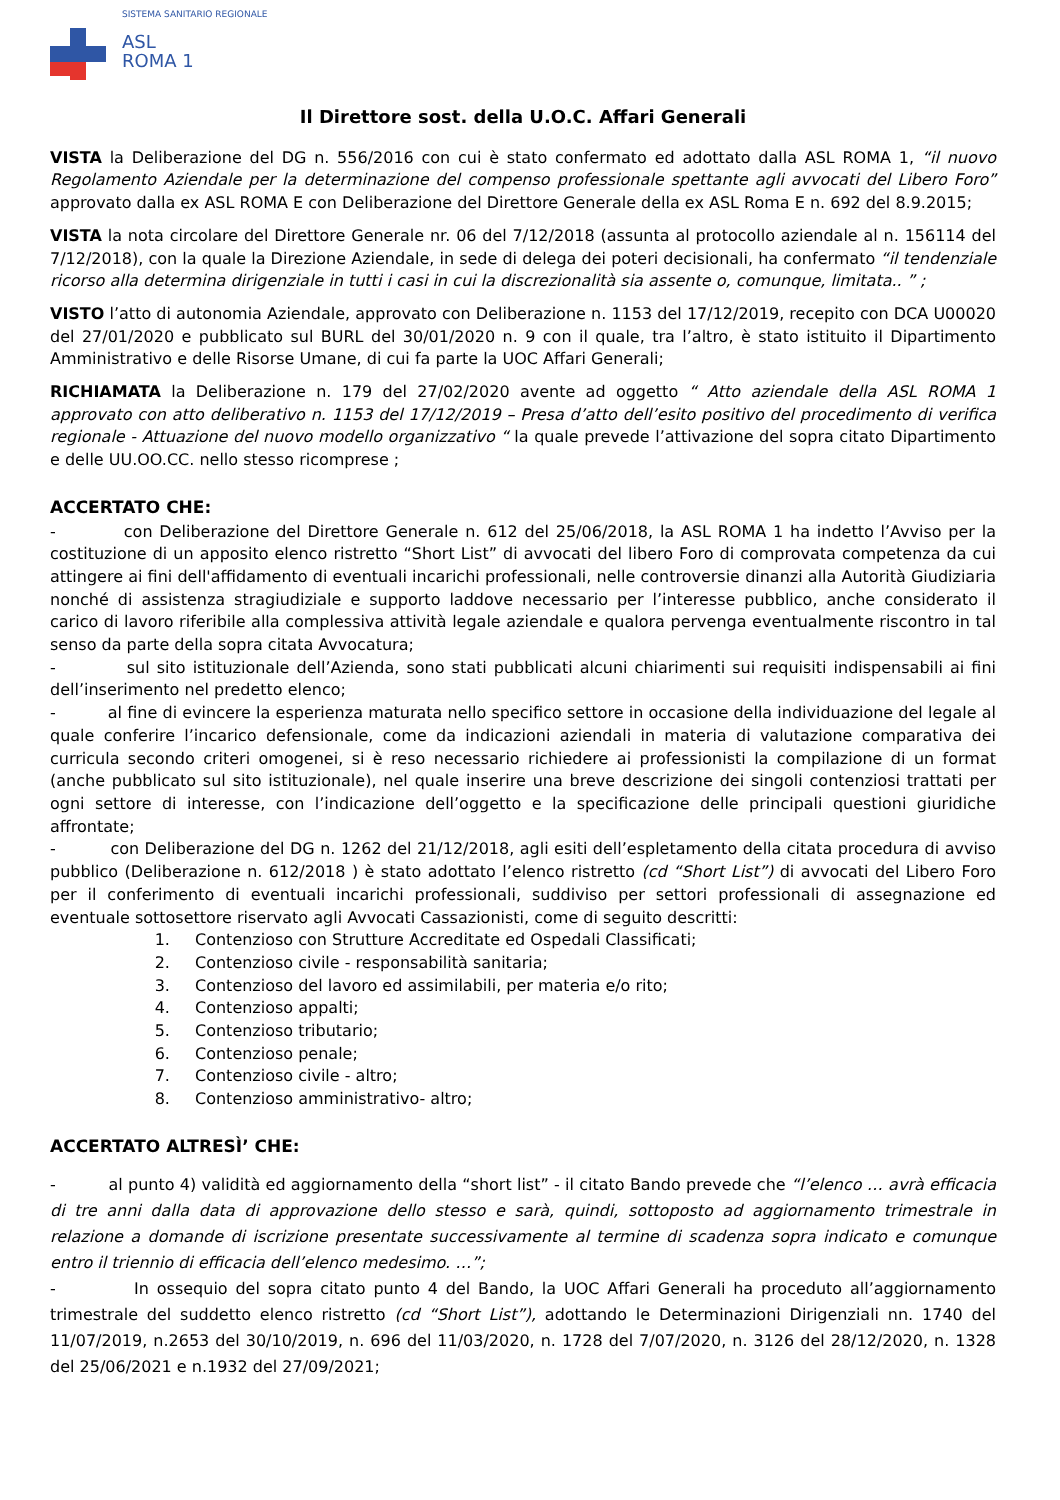SISTEMA SANITARIO REGIONALE
ASL
ROMA 1
Il Direttore sost. della U.O.C. Affari Generali
VISTA la Deliberazione del DG n. 556/2016 con cui è stato confermato ed adottato dalla ASL ROMA 1, “il nuovo Regolamento Aziendale per la determinazione del compenso professionale spettante agli avvocati del Libero Foro” approvato dalla ex ASL ROMA E con Deliberazione del Direttore Generale della ex ASL Roma E n. 692 del 8.9.2015;
VISTA la nota circolare del Direttore Generale nr. 06 del 7/12/2018 (assunta al protocollo aziendale al n. 156114 del 7/12/2018), con la quale la Direzione Aziendale, in sede di delega dei poteri decisionali, ha confermato “il tendenziale ricorso alla determina dirigenziale in tutti i casi in cui la discrezionalità sia assente o, comunque, limitata.. ” ;
VISTO l’atto di autonomia Aziendale, approvato con Deliberazione n. 1153 del 17/12/2019, recepito con DCA U00020 del 27/01/2020 e pubblicato sul BURL del 30/01/2020 n. 9 con il quale, tra l’altro, è stato istituito il Dipartimento Amministrativo e delle Risorse Umane, di cui fa parte la UOC Affari Generali;
RICHIAMATA la Deliberazione n. 179 del 27/02/2020 avente ad oggetto “ Atto aziendale della ASL ROMA 1 approvato con atto deliberativo n. 1153 del 17/12/2019 – Presa d’atto dell’esito positivo del procedimento di verifica regionale - Attuazione del nuovo modello organizzativo “ la quale prevede l’attivazione del sopra citato Dipartimento e delle UU.OO.CC. nello stesso ricomprese ;
ACCERTATO CHE:
- con Deliberazione del Direttore Generale n. 612 del 25/06/2018, la ASL ROMA 1 ha indetto l’Avviso per la costituzione di un apposito elenco ristretto “Short List” di avvocati del libero Foro di comprovata competenza da cui attingere ai fini dell'affidamento di eventuali incarichi professionali, nelle controversie dinanzi alla Autorità Giudiziaria nonché di assistenza stragiudiziale e supporto laddove necessario per l’interesse pubblico, anche considerato il carico di lavoro riferibile alla complessiva attività legale aziendale e qualora pervenga eventualmente riscontro in tal senso da parte della sopra citata Avvocatura;
- sul sito istituzionale dell’Azienda, sono stati pubblicati alcuni chiarimenti sui requisiti indispensabili ai fini dell’inserimento nel predetto elenco;
- al fine di evincere la esperienza maturata nello specifico settore in occasione della individuazione del legale al quale conferire l’incarico defensionale, come da indicazioni aziendali in materia di valutazione comparativa dei curricula secondo criteri omogenei, si è reso necessario richiedere ai professionisti la compilazione di un format (anche pubblicato sul sito istituzionale), nel quale inserire una breve descrizione dei singoli contenziosi trattati per ogni settore di interesse, con l’indicazione dell’oggetto e la specificazione delle principali questioni giuridiche affrontate;
- con Deliberazione del DG n. 1262 del 21/12/2018, agli esiti dell’espletamento della citata procedura di avviso pubblico (Deliberazione n. 612/2018 ) è stato adottato l’elenco ristretto (cd “Short List”) di avvocati del Libero Foro per il conferimento di eventuali incarichi professionali, suddiviso per settori professionali di assegnazione ed eventuale sottosettore riservato agli Avvocati Cassazionisti, come di seguito descritti:
1. Contenzioso con Strutture Accreditate ed Ospedali Classificati;
2. Contenzioso civile - responsabilità sanitaria;
3. Contenzioso del lavoro ed assimilabili, per materia e/o rito;
4. Contenzioso appalti;
5. Contenzioso tributario;
6. Contenzioso penale;
7. Contenzioso civile - altro;
8. Contenzioso amministrativo- altro;
ACCERTATO ALTRESÌ’ CHE:
- al punto 4) validità ed aggiornamento della “short list” - il citato Bando prevede che “l’elenco … avrà efficacia di tre anni dalla data di approvazione dello stesso e sarà, quindi, sottoposto ad aggiornamento trimestrale in relazione a domande di iscrizione presentate successivamente al termine di scadenza sopra indicato e comunque entro il triennio di efficacia dell’elenco medesimo. …”;
- In ossequio del sopra citato punto 4 del Bando, la UOC Affari Generali ha proceduto all’aggiornamento trimestrale del suddetto elenco ristretto (cd “Short List”), adottando le Determinazioni Dirigenziali nn. 1740 del 11/07/2019, n.2653 del 30/10/2019, n. 696 del 11/03/2020, n. 1728 del 7/07/2020, n. 3126 del 28/12/2020, n. 1328 del 25/06/2021 e n.1932 del 27/09/2021;